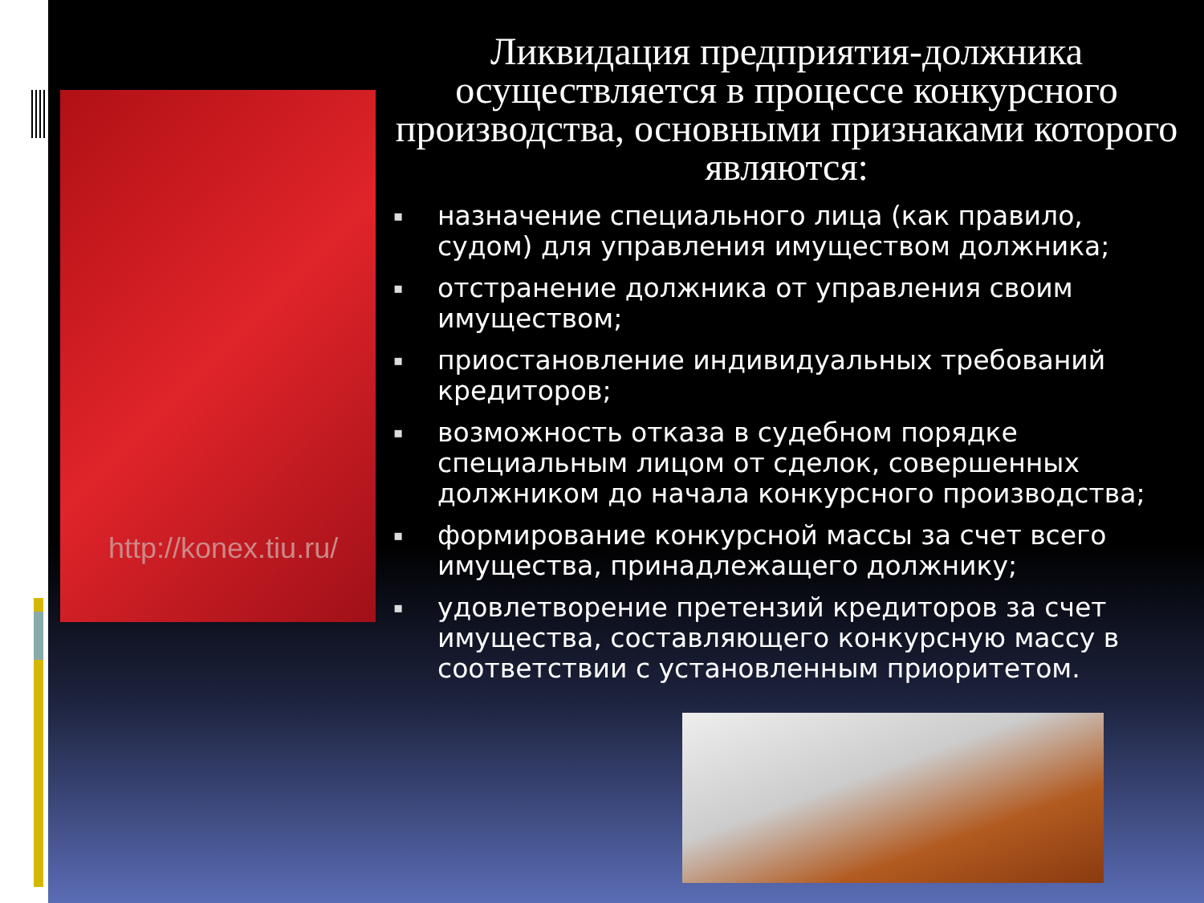http://konex.tiu.ru/
Ликвидация предприятия-должника осуществляется в процессе конкурсного производства, основными признаками которого являются:
▪ назначение специального лица (как правило, судом) для управления имуществом должника;
▪ отстранение должника от управления своим имуществом;
▪ приостановление индивидуальных требований кредиторов;
▪ возможность отказа в судебном порядке специальным лицом от сделок, совершенных должником до начала конкурсного производства;
▪ формирование конкурсной массы за счет всего имущества, принадлежащего должнику;
▪ удовлетворение претензий кредиторов за счет имущества, составляющего конкурсную массу в соответствии с установленным приоритетом.